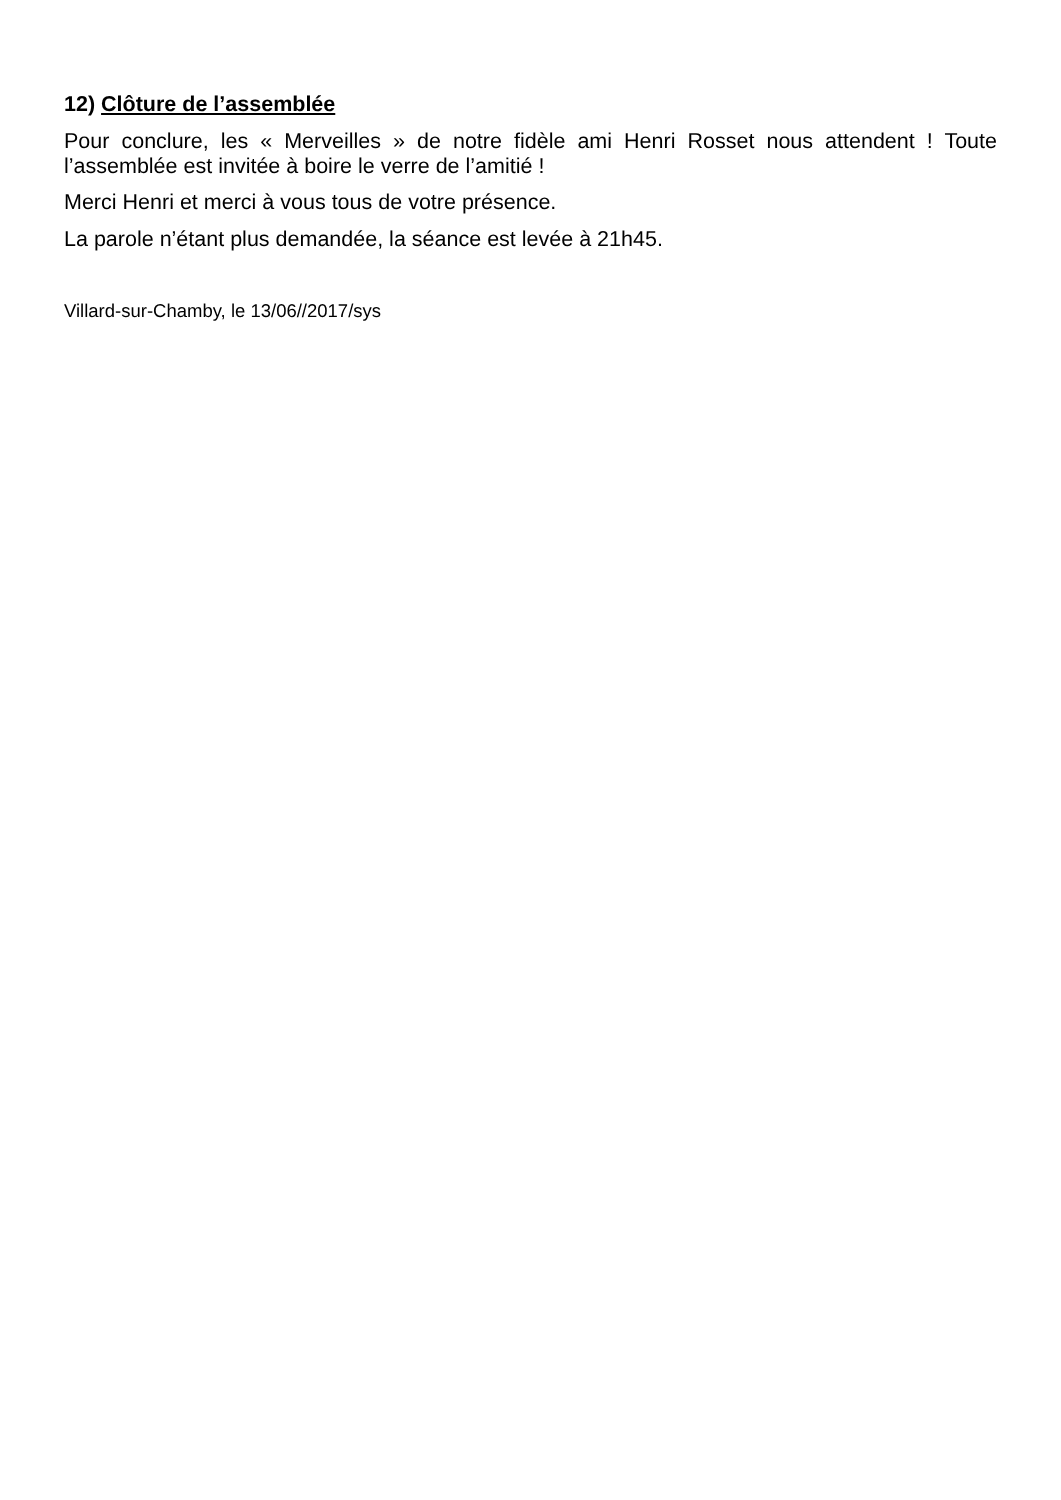12) Clôture de l’assemblée
Pour conclure, les « Merveilles » de notre fidèle ami Henri Rosset nous attendent ! Toute l’assemblée est invitée à boire le verre de l’amitié !
Merci Henri et merci à vous tous de votre présence.
La parole n’étant plus demandée, la séance est levée à 21h45.
Villard-sur-Chamby, le 13/06//2017/sys